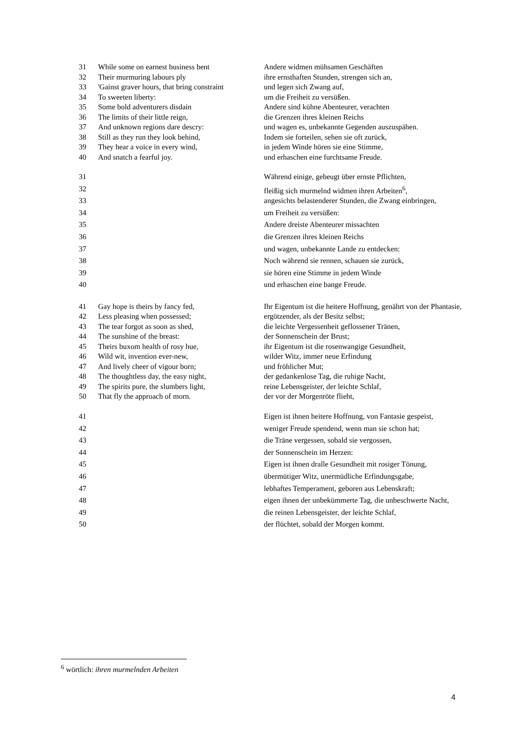| 31 | While some on earnest business bent | Andere widmen mühsamen Geschäften |
| 32 | Their murmuring labours ply | ihre ernsthaften Stunden, strengen sich an, |
| 33 | 'Gainst graver hours, that bring constraint | und legen sich Zwang auf, |
| 34 | To sweeten liberty: | um die Freiheit zu versüßen. |
| 35 | Some bold adventurers disdain | Andere sind kühne Abenteurer, verachten |
| 36 | The limits of their little reign, | die Grenzen ihres kleinen Reichs |
| 37 | And unknown regions dare descry: | und wagen es, unbekannte Gegenden auszuspähen. |
| 38 | Still as they run they look behind, | Indem sie forteilen, sehen sie oft zurück, |
| 39 | They hear a voice in every wind, | in jedem Winde hören sie eine Stimme, |
| 40 | And snatch a fearful joy. | und erhaschen eine furchtsame Freude. |
| 31 | | Während einige, gebeugt über ernste Pflichten, |
| 32 | | fleißig sich murmelnd widmen ihren Arbeiten<sup>6</sup>, |
| 33 | | angesichts belastenderer Stunden, die Zwang einbringen, |
| 34 | | um Freiheit zu versüßen: |
| 35 | | Andere dreiste Abenteurer missachten |
| 36 | | die Grenzen ihres kleinen Reichs |
| 37 | | und wagen, unbekannte Lande zu entdecken: |
| 38 | | Noch während sie rennen, schauen sie zurück, |
| 39 | | sie hören eine Stimme in jedem Winde |
| 40 | | und erhaschen eine bange Freude. |
| 41 | Gay hope is theirs by fancy fed, | Ihr Eigentum ist die heitere Hoffnung, genährt von der Phantasie, |
| 42 | Less pleasing when possessed; | ergötzender, als der Besitz selbst; |
| 43 | The tear forgot as soon as shed, | die leichte Vergessenheit geflossener Tränen, |
| 44 | The sunshine of the breast: | der Sonnenschein der Brust; |
| 45 | Theirs buxom health of rosy hue, | ihr Eigentum ist die rosenwangige Gesundheit, |
| 46 | Wild wit, invention ever-new, | wilder Witz, immer neue Erfindung |
| 47 | And lively cheer of vigour born; | und fröhlicher Mut; |
| 48 | The thoughtless day, the easy night, | der gedankenlose Tag, die ruhige Nacht, |
| 49 | The spirits pure, the slumbers light, | reine Lebensgeister, der leichte Schlaf, |
| 50 | That fly the approach of morn. | der vor der Morgenröte flieht, |
| 41 | | Eigen ist ihnen heitere Hoffnung, von Fantasie gespeist, |
| 42 | | weniger Freude spendend, wenn man sie schon hat; |
| 43 | | die Träne vergessen, sobald sie vergossen, |
| 44 | | der Sonnenschein im Herzen: |
| 45 | | Eigen ist ihnen dralle Gesundheit mit rosiger Tönung, |
| 46 | | übermütiger Witz, unermüdliche Erfindungsgabe, |
| 47 | | lebhaftes Temperament, geboren aus Lebenskraft; |
| 48 | | eigen ihnen der unbekümmerte Tag, die unbeschwerte Nacht, |
| 49 | | die reinen Lebensgeister, der leichte Schlaf, |
| 50 | | der flüchtet, sobald der Morgen kommt. |
<sup>6</sup> wörtlich: ihren murmelnden Arbeiten
4